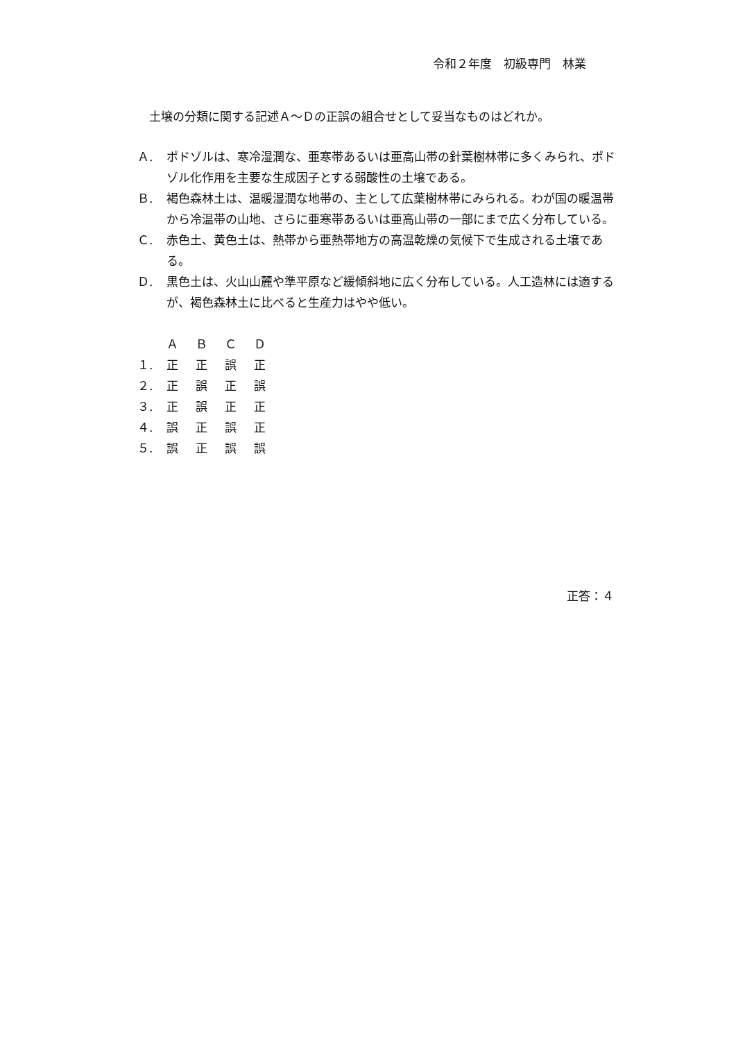令和２年度　初級専門　林業
土壌の分類に関する記述Ａ～Ｄの正誤の組合せとして妥当なものはどれか。
Ａ. ポドゾルは、寒冷湿潤な、亜寒帯あるいは亜高山帯の針葉樹林帯に多くみられ、ポドゾル化作用を主要な生成因子とする弱酸性の土壌である。
Ｂ. 褐色森林土は、温暖湿潤な地帯の、主として広葉樹林帯にみられる。わが国の暖温帯から冷温帯の山地、さらに亜寒帯あるいは亜高山帯の一部にまで広く分布している。
Ｃ. 赤色土、黄色土は、熱帯から亜熱帯地方の高温乾燥の気候下で生成される土壌である。
Ｄ. 黒色土は、火山山麓や準平原など緩傾斜地に広く分布している。人工造林には適するが、褐色森林土に比べると生産力はやや低い。
| | Ａ | Ｂ | Ｃ | Ｄ |
| --- | --- | --- | --- | --- |
| １. | 正 | 正 | 誤 | 正 |
| ２. | 正 | 誤 | 正 | 誤 |
| ３. | 正 | 誤 | 正 | 正 |
| ４. | 誤 | 正 | 誤 | 正 |
| ５. | 誤 | 正 | 誤 | 誤 |
正答：４